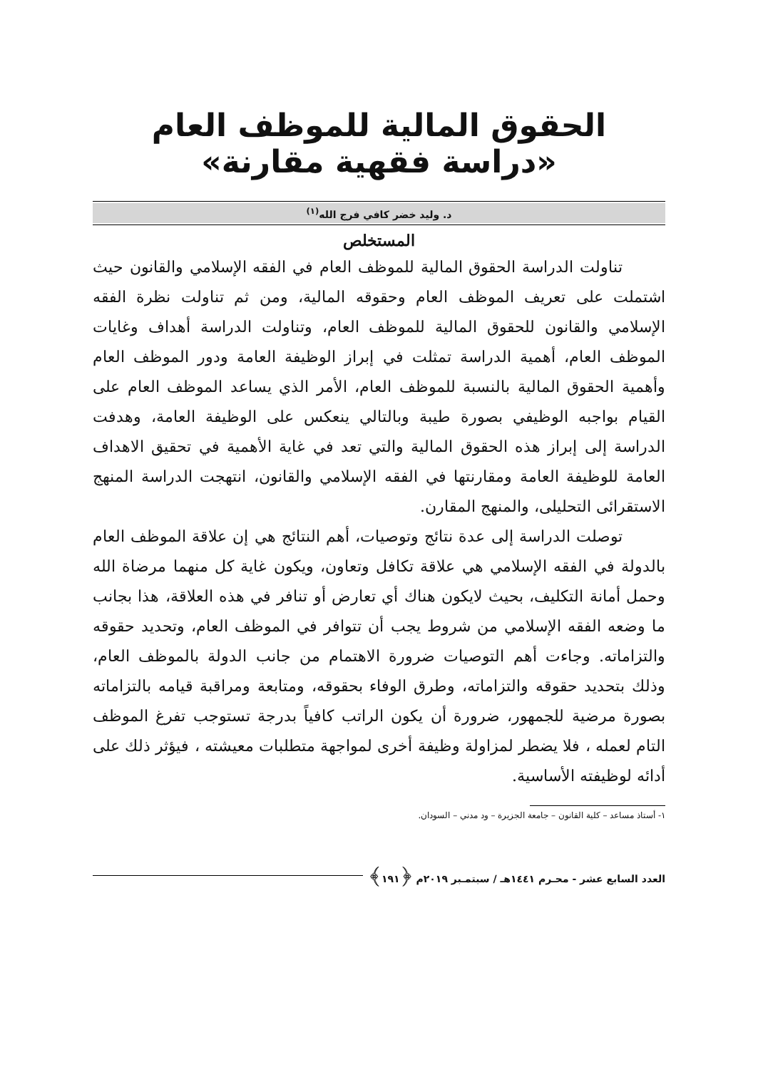الحقوق المالية للموظف العام «دراسة فقهية مقارنة»
د. وليد خضر كافي فرج الله<sup>(١)</sup>
المستخلص
تناولت الدراسة الحقوق المالية للموظف العام في الفقه الإسلامي والقانون حيث اشتملت على تعريف الموظف العام وحقوقه المالية، ومن ثم تناولت نظرة الفقه الإسلامي والقانون للحقوق المالية للموظف العام، وتناولت الدراسة أهداف وغايات الموظف العام، أهمية الدراسة تمثلت في إبراز الوظيفة العامة ودور الموظف العام وأهمية الحقوق المالية بالنسبة للموظف العام، الأمر الذي يساعد الموظف العام على القيام بواجبه الوظيفي بصورة طيبة وبالتالي ينعكس على الوظيفة العامة، وهدفت الدراسة إلى إبراز هذه الحقوق المالية والتي تعد في غاية الأهمية في تحقيق الاهداف العامة للوظيفة العامة ومقارنتها في الفقه الإسلامي والقانون، انتهجت الدراسة المنهج الاستقرائى التحليلى، والمنهج المقارن.
توصلت الدراسة إلى عدة نتائج وتوصيات، أهم النتائج هي إن علاقة الموظف العام بالدولة في الفقه الإسلامي هي علاقة تكافل وتعاون، ويكون غاية كل منهما مرضاة الله وحمل أمانة التكليف، بحيث لايكون هناك أي تعارض أو تنافر في هذه العلاقة، هذا بجانب ما وضعه الفقه الإسلامي من شروط يجب أن تتوافر في الموظف العام، وتحديد حقوقه والتزاماته. وجاءت أهم التوصيات ضرورة الاهتمام من جانب الدولة بالموظف العام، وذلك بتحديد حقوقه والتزاماته، وطرق الوفاء بحقوقه، ومتابعة ومراقبة قيامه بالتزاماته بصورة مرضية للجمهور، ضرورة أن يكون الراتب كافياً بدرجة تستوجب تفرغ الموظف التام لعمله ، فلا يضطر لمزاولة وظيفة أخرى لمواجهة متطلبات معيشته ، فيؤثر ذلك على أدائه لوظيفته الأساسية.
١- أستاذ مساعد – كلية القانون – جامعة الجزيرة – ود مدني – السودان.
العدد السابع عشر - محـرم ١٤٤١هـ / سبتمـبر ٢٠١٩م ﴿١٩١﴾